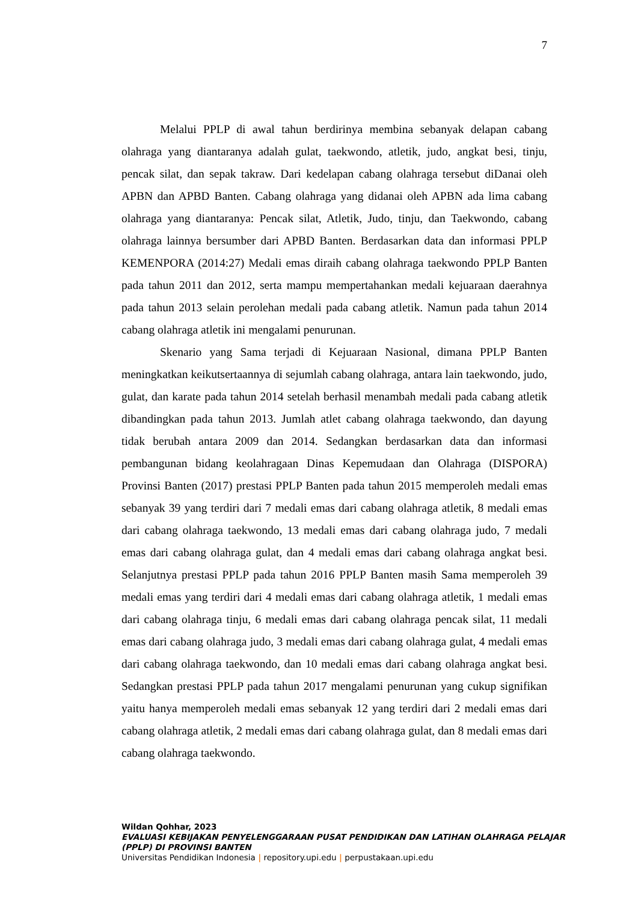7
Melalui PPLP di awal tahun berdirinya membina sebanyak delapan cabang olahraga yang diantaranya adalah gulat, taekwondo, atletik, judo, angkat besi, tinju, pencak silat, dan sepak takraw. Dari kedelapan cabang olahraga tersebut diDanai oleh APBN dan APBD Banten. Cabang olahraga yang didanai oleh APBN ada lima cabang olahraga yang diantaranya: Pencak silat, Atletik, Judo, tinju, dan Taekwondo, cabang olahraga lainnya bersumber dari APBD Banten. Berdasarkan data dan informasi PPLP KEMENPORA (2014:27) Medali emas diraih cabang olahraga taekwondo PPLP Banten pada tahun 2011 dan 2012, serta mampu mempertahankan medali kejuaraan daerahnya pada tahun 2013 selain perolehan medali pada cabang atletik. Namun pada tahun 2014 cabang olahraga atletik ini mengalami penurunan.
Skenario yang Sama terjadi di Kejuaraan Nasional, dimana PPLP Banten meningkatkan keikutsertaannya di sejumlah cabang olahraga, antara lain taekwondo, judo, gulat, dan karate pada tahun 2014 setelah berhasil menambah medali pada cabang atletik dibandingkan pada tahun 2013. Jumlah atlet cabang olahraga taekwondo, dan dayung tidak berubah antara 2009 dan 2014. Sedangkan berdasarkan data dan informasi pembangunan bidang keolahragaan Dinas Kepemudaan dan Olahraga (DISPORA) Provinsi Banten (2017) prestasi PPLP Banten pada tahun 2015 memperoleh medali emas sebanyak 39 yang terdiri dari 7 medali emas dari cabang olahraga atletik, 8 medali emas dari cabang olahraga taekwondo, 13 medali emas dari cabang olahraga judo, 7 medali emas dari cabang olahraga gulat, dan 4 medali emas dari cabang olahraga angkat besi. Selanjutnya prestasi PPLP pada tahun 2016 PPLP Banten masih Sama memperoleh 39 medali emas yang terdiri dari 4 medali emas dari cabang olahraga atletik, 1 medali emas dari cabang olahraga tinju, 6 medali emas dari cabang olahraga pencak silat, 11 medali emas dari cabang olahraga judo, 3 medali emas dari cabang olahraga gulat, 4 medali emas dari cabang olahraga taekwondo, dan 10 medali emas dari cabang olahraga angkat besi. Sedangkan prestasi PPLP pada tahun 2017 mengalami penurunan yang cukup signifikan yaitu hanya memperoleh medali emas sebanyak 12 yang terdiri dari 2 medali emas dari cabang olahraga atletik, 2 medali emas dari cabang olahraga gulat, dan 8 medali emas dari cabang olahraga taekwondo.
Wildan Qohhar, 2023
EVALUASI KEBIJAKAN PENYELENGGARAAN PUSAT PENDIDIKAN DAN LATIHAN OLAHRAGA PELAJAR (PPLP) DI PROVINSI BANTEN
Universitas Pendidikan Indonesia | repository.upi.edu | perpustakaan.upi.edu